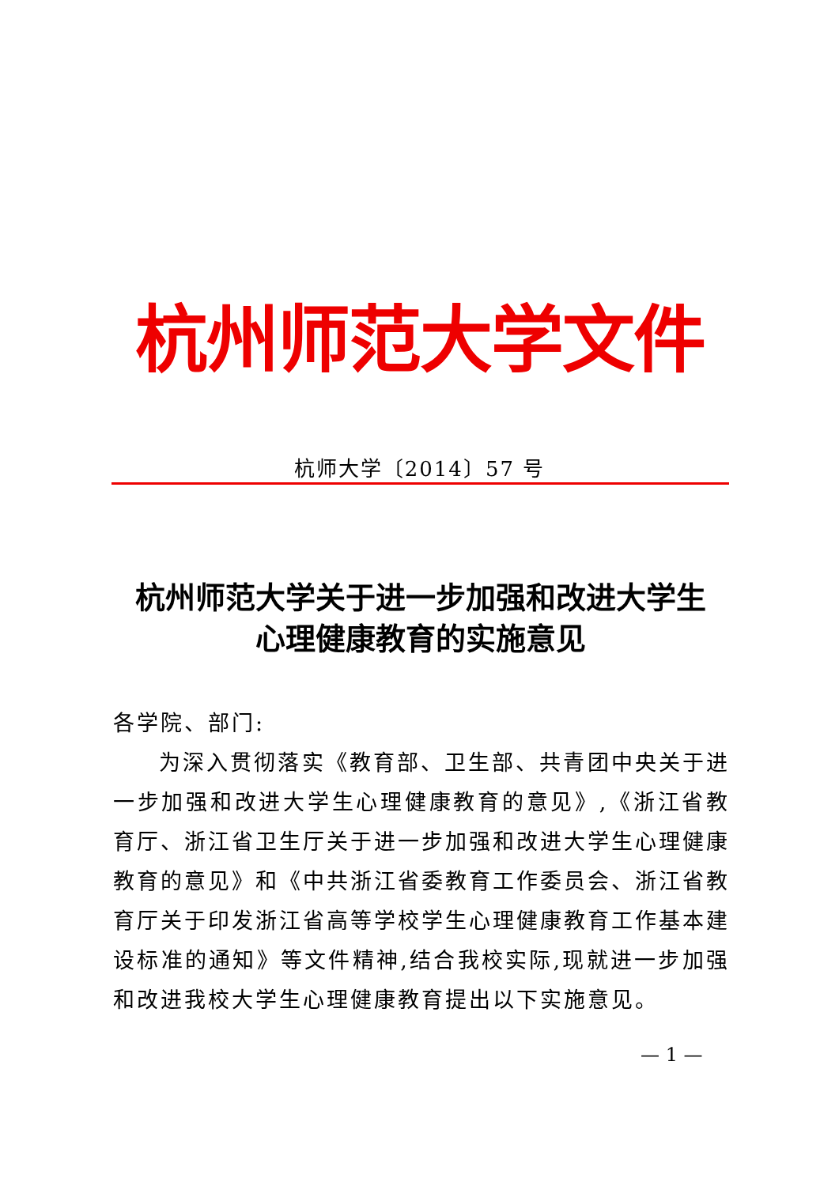杭州师范大学文件
杭师大学〔2014〕57 号
杭州师范大学关于进一步加强和改进大学生
心理健康教育的实施意见
各学院、部门:
为深入贯彻落实《教育部、卫生部、共青团中央关于进一步加强和改进大学生心理健康教育的意见》,《浙江省教育厅、浙江省卫生厅关于进一步加强和改进大学生心理健康教育的意见》和《中共浙江省委教育工作委员会、浙江省教育厅关于印发浙江省高等学校学生心理健康教育工作基本建设标准的通知》等文件精神,结合我校实际,现就进一步加强和改进我校大学生心理健康教育提出以下实施意见。
— 1 —